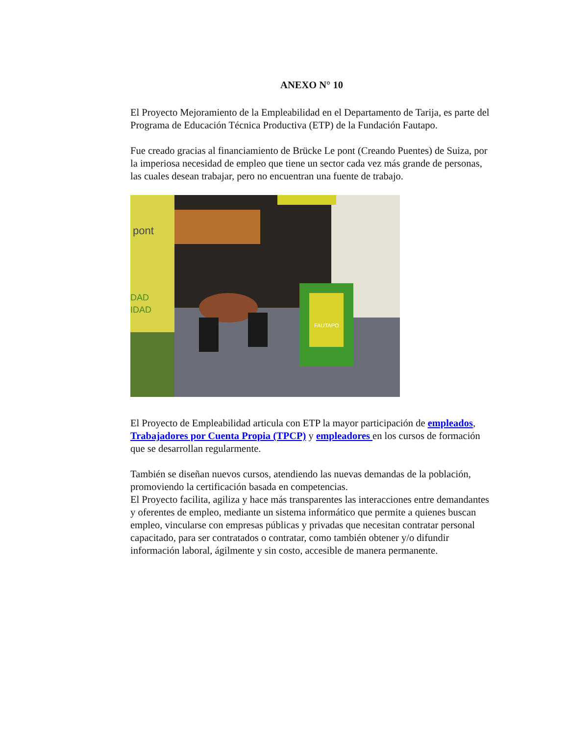ANEXO N° 10
El Proyecto Mejoramiento de la Empleabilidad en el Departamento de Tarija, es parte del Programa de Educación Técnica Productiva (ETP) de la Fundación Fautapo.
Fue creado gracias al financiamiento de Brücke Le pont (Creando Puentes) de Suiza, por la imperiosa necesidad de empleo que tiene un sector cada vez más grande de personas, las cuales desean trabajar, pero no encuentran una fuente de trabajo.
FAUTAPO
pont
DAD
IDAD
El Proyecto de Empleabilidad articula con ETP la mayor participación de empleados, Trabajadores por Cuenta Propia (TPCP) y empleadores en los cursos de formación que se desarrollan regularmente.
También se diseñan nuevos cursos, atendiendo las nuevas demandas de la población, promoviendo la certificación basada en competencias.
El Proyecto facilita, agiliza y hace más transparentes las interacciones entre demandantes y oferentes de empleo, mediante un sistema informático que permite a quienes buscan empleo, vincularse con empresas públicas y privadas que necesitan contratar personal capacitado, para ser contratados o contratar, como también obtener y/o difundir información laboral, ágilmente y sin costo, accesible de manera permanente.